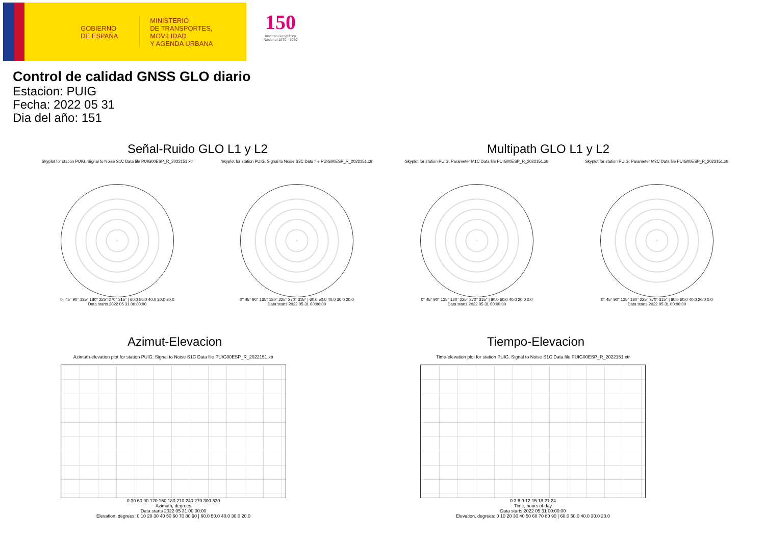GOBIERNO
DE ESPAÑA
MINISTERIO
DE TRANSPORTES, MOVILIDAD
Y AGENDA URBANA
150
Instituto Geográfico
Nacional 1870 - 2020
Control de calidad GNSS GLO diario
Estacion: PUIG
Fecha: 2022 05 31
Dia del año: 151
Señal-Ruido GLO L1 y L2 Multipath GLO L1 y L2
Skyplot for station PUIG. Signal to Noise S1C Data file PUIG00ESP_R_2022151.xtr
0° 45° 90° 135° 180° 225° 270° 315° | 60.0 50.0 40.0 30.0 20.0
Data starts 2022 05 31 00:00:00
Skyplot for station PUIG. Signal to Noise S2C Data file PUIG00ESP_R_2022151.xtr
0° 45° 90° 135° 180° 225° 270° 315° | 60.0 50.0 40.0 30.0 20.0
Data starts 2022 05 31 00:00:00
Skyplot for station PUIG. Parameter M1C Data file PUIG00ESP_R_2022151.xtr
0° 45° 90° 135° 180° 225° 270° 315° | 80.0 60.0 40.0 20.0 0.0
Data starts 2022 05 31 00:00:00
Skyplot for station PUIG. Parameter M2C Data file PUIG00ESP_R_2022151.xtr
0° 45° 90° 135° 180° 225° 270° 315° | 80.0 60.0 40.0 20.0 0.0
Data starts 2022 05 31 00:00:00
Azimut-Elevacion Tiempo-Elevacion
Azimuth-elevation plot for station PUIG. Signal to Noise S1C Data file PUIG00ESP_R_2022151.xtr
0 30 60 90 120 150 180 210 240 270 300 330
Azimuth, degrees
Data starts 2022 05 31 00:00:00
Elevation, degrees: 0 10 20 30 40 50 60 70 80 90 | 60.0 50.0 40.0 30.0 20.0
Time-elevation plot for station PUIG. Signal to Noise S1C Data file PUIG00ESP_R_2022151.xtr
0 3 6 9 12 15 18 21 24
Time, hours of day
Data starts 2022 05 31 00:00:00
Elevation, degrees: 0 10 20 30 40 50 60 70 80 90 | 60.0 50.0 40.0 30.0 20.0